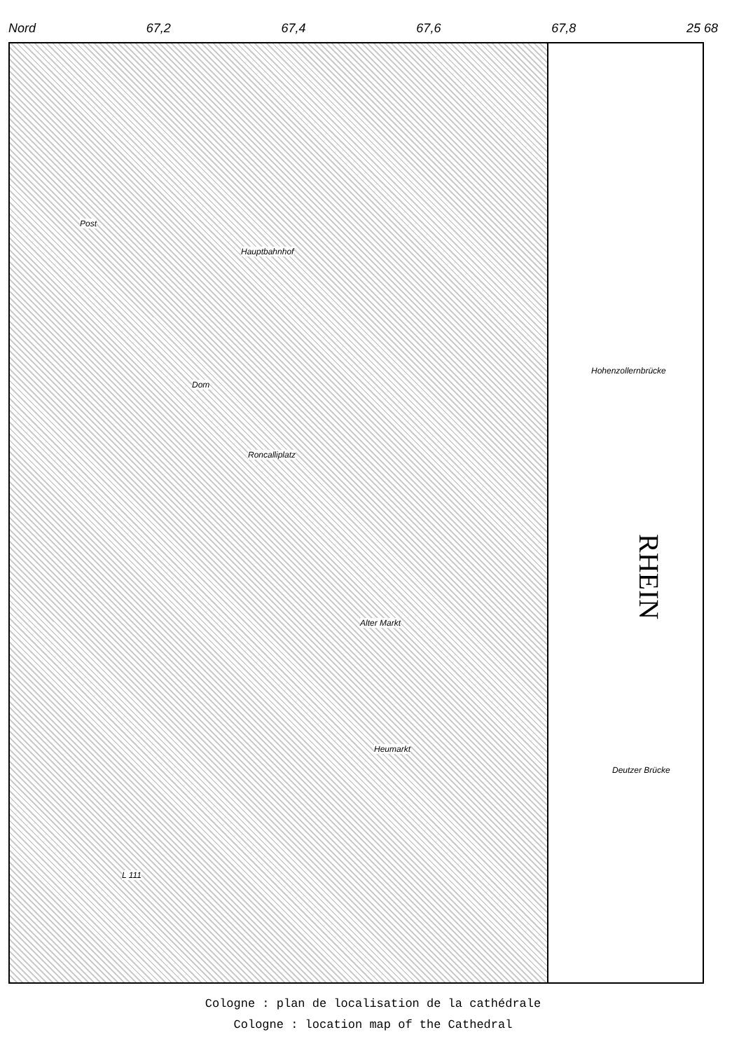Nord 67,2 67,4 67,6 67,8 25 68
RHEIN
Hauptbahnhof
Dom
Roncalliplatz
Alter Markt
Heumarkt
Hohenzollernbrücke
Deutzer Brücke
Post
L 111
Cologne : plan de localisation de la cathédrale
Cologne : location map of the Cathedral